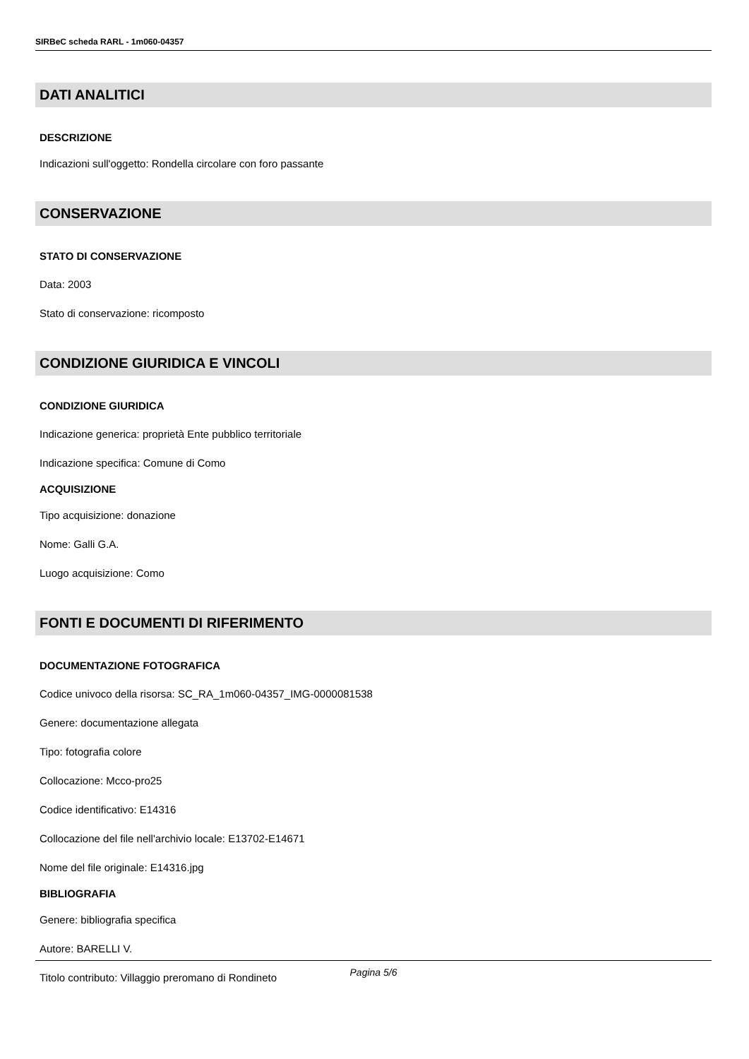SIRBeC scheda RARL - 1m060-04357
DATI ANALITICI
DESCRIZIONE
Indicazioni sull'oggetto: Rondella circolare con foro passante
CONSERVAZIONE
STATO DI CONSERVAZIONE
Data: 2003
Stato di conservazione: ricomposto
CONDIZIONE GIURIDICA E VINCOLI
CONDIZIONE GIURIDICA
Indicazione generica: proprietà Ente pubblico territoriale
Indicazione specifica: Comune di Como
ACQUISIZIONE
Tipo acquisizione: donazione
Nome: Galli G.A.
Luogo acquisizione: Como
FONTI E DOCUMENTI DI RIFERIMENTO
DOCUMENTAZIONE FOTOGRAFICA
Codice univoco della risorsa: SC_RA_1m060-04357_IMG-0000081538
Genere: documentazione allegata
Tipo: fotografia colore
Collocazione: Mcco-pro25
Codice identificativo: E14316
Collocazione del file nell'archivio locale: E13702-E14671
Nome del file originale: E14316.jpg
BIBLIOGRAFIA
Genere: bibliografia specifica
Autore: BARELLI V.
Titolo contributo: Villaggio preromano di Rondineto
Pagina 5/6